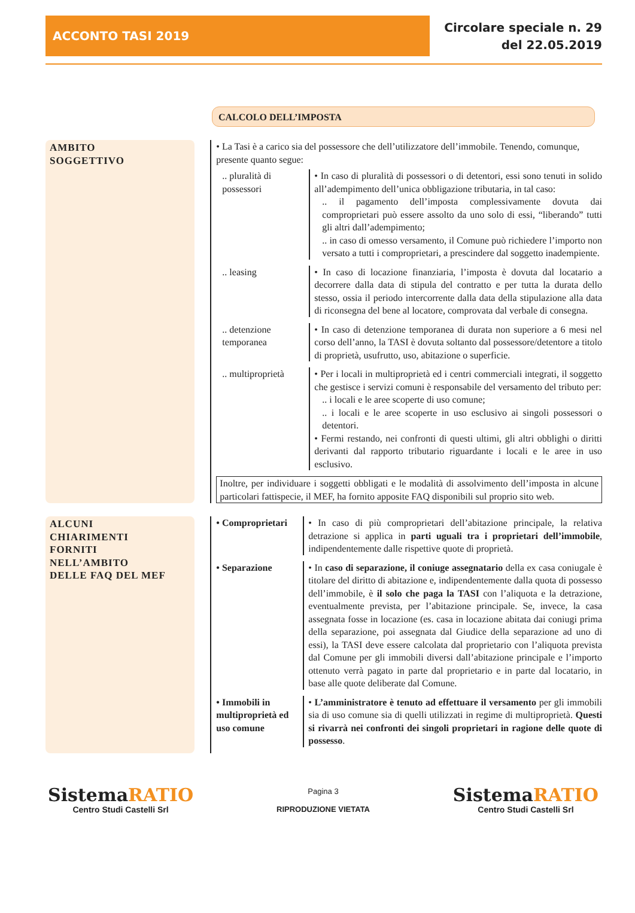ACCONTO TASI 2019
Circolare speciale n. 29
del 22.05.2019
CALCOLO DELL’IMPOSTA
AMBITO
SOGGETTIVO
• La Tasi è a carico sia del possessore che dell’utilizzatore dell’immobile. Tenendo, comunque, presente quanto segue:
.. pluralità di possessori
• In caso di pluralità di possessori o di detentori, essi sono tenuti in solido all’adempimento dell’unica obbligazione tributaria, in tal caso:
.. il pagamento dell’imposta complessivamente dovuta dai comproprietari può essere assolto da uno solo di essi, “liberando” tutti gli altri dall’adempimento;
.. in caso di omesso versamento, il Comune può richiedere l’importo non versato a tutti i comproprietari, a prescindere dal soggetto inadempiente.
.. leasing • In caso di locazione finanziaria, l’imposta è dovuta dal locatario a decorrere dalla data di stipula del contratto e per tutta la durata dello stesso, ossia il periodo intercorrente dalla data della stipulazione alla data di riconsegna del bene al locatore, comprovata dal verbale di consegna.
.. detenzione temporanea
• In caso di detenzione temporanea di durata non superiore a 6 mesi nel corso dell’anno, la TASI è dovuta soltanto dal possessore/detentore a titolo di proprietà, usufrutto, uso, abitazione o superficie.
.. multiproprietà
• Per i locali in multiproprietà ed i centri commerciali integrati, il soggetto che gestisce i servizi comuni è responsabile del versamento del tributo per:
.. i locali e le aree scoperte di uso comune;
.. i locali e le aree scoperte in uso esclusivo ai singoli possessori o detentori.
• Fermi restando, nei confronti di questi ultimi, gli altri obblighi o diritti derivanti dal rapporto tributario riguardante i locali e le aree in uso esclusivo.
Inoltre, per individuare i soggetti obbligati e le modalità di assolvimento dell’imposta in alcune particolari fattispecie, il MEF, ha fornito apposite FAQ disponibili sul proprio sito web.
ALCUNI
CHIARIMENTI
FORNITI
NELL’AMBITO
DELLE FAQ DEL MEF
• Comproprietari
• In caso di più comproprietari dell’abitazione principale, la relativa detrazione si applica in parti uguali tra i proprietari dell’immobile, indipendentemente dalle rispettive quote di proprietà.
• Separazione • In caso di separazione, il coniuge assegnatario della ex casa coniugale è titolare del diritto di abitazione e, indipendentemente dalla quota di possesso dell’immobile, è il solo che paga la TASI con l’aliquota e la detrazione, eventualmente prevista, per l’abitazione principale. Se, invece, la casa assegnata fosse in locazione (es. casa in locazione abitata dai coniugi prima della separazione, poi assegnata dal Giudice della separazione ad uno di essi), la TASI deve essere calcolata dal proprietario con l’aliquota prevista dal Comune per gli immobili diversi dall’abitazione principale e l’importo ottenuto verrà pagato in parte dal proprietario e in parte dal locatario, in base alle quote deliberate dal Comune.
• Immobili in multiproprietà ed uso comune
• L’amministratore è tenuto ad effettuare il versamento per gli immobili sia di uso comune sia di quelli utilizzati in regime di multiproprietà. Questi si rivarrà nei confronti dei singoli proprietari in ragione delle quote di possesso.
SistemaRATIO
Centro Studi Castelli Srl
Pagina 3
RIPRODUZIONE VIETATA
SistemaRATIO
Centro Studi Castelli Srl